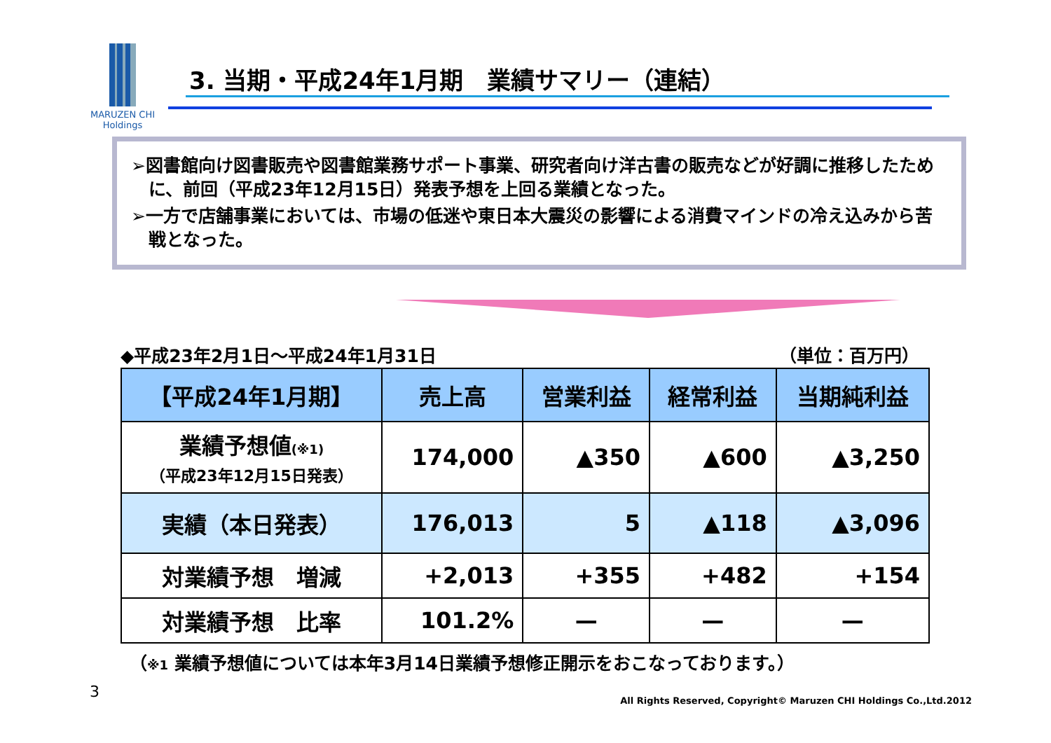MARUZEN CHI
Holdings
3. 当期・平成24年1月期　業績サマリー（連結）
➢図書館向け図書販売や図書館業務サポート事業、研究者向け洋古書の販売などが好調に推移したために、前回（平成23年12月15日）発表予想を上回る業績となった。
➢一方で店舗事業においては、市場の低迷や東日本大震災の影響による消費マインドの冷え込みから苦戦となった。
◆平成23年2月1日～平成24年1月31日 （単位：百万円）
| 【平成24年1月期】 | 売上高 | 営業利益 | 経常利益 | 当期純利益 |
| --- | --- | --- | --- | --- |
| 業績予想値 (※1) （平成23年12月15日発表） | 174,000 | ▲350 | ▲600 | ▲3,250 |
| 実績（本日発表） | 176,013 | 5 | ▲118 | ▲3,096 |
| 対業績予想 増減 | +2,013 | +355 | +482 | +154 |
| 対業績予想 比率 | 101.2% | — | — | — |
（※1 業績予想値については本年3月14日業績予想修正開示をおこなっております。）
3
All Rights Reserved, Copyright© Maruzen CHI Holdings Co.,Ltd.2012